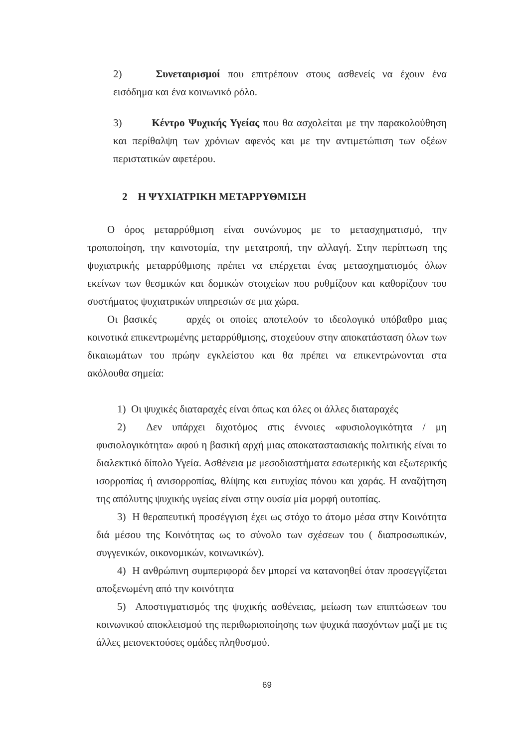2) Συνεταιρισμοί που επιτρέπουν στους ασθενείς να έχουν ένα εισόδημα και ένα κοινωνικό ρόλο.
3) Κέντρο Ψυχικής Υγείας που θα ασχολείται με την παρακολούθηση και περίθαλψη των χρόνιων αφενός και με την αντιμετώπιση των οξέων περιστατικών αφετέρου.
2 Η ΨΥΧΙΑΤΡΙΚΗ ΜΕΤΑΡΡΥΘΜΙΣΗ
Ο όρος μεταρρύθμιση είναι συνώνυμος με το μετασχηματισμό, την τροποποίηση, την καινοτομία, την μετατροπή, την αλλαγή. Στην περίπτωση της ψυχιατρικής μεταρρύθμισης πρέπει να επέρχεται ένας μετασχηματισμός όλων εκείνων των θεσμικών και δομικών στοιχείων που ρυθμίζουν και καθορίζουν του συστήματος ψυχιατρικών υπηρεσιών σε μια χώρα.
Οι βασικές αρχές οι οποίες αποτελούν το ιδεολογικό υπόβαθρο μιας κοινοτικά επικεντρωμένης μεταρρύθμισης, στοχεύουν στην αποκατάσταση όλων των δικαιωμάτων του πρώην εγκλείστου και θα πρέπει να επικεντρώνονται στα ακόλουθα σημεία:
1) Οι ψυχικές διαταραχές είναι όπως και όλες οι άλλες διαταραχές
2) Δεν υπάρχει διχοτόμος στις έννοιες «φυσιολογικότητα / μη φυσιολογικότητα» αφού η βασική αρχή μιας αποκαταστασιακής πολιτικής είναι το διαλεκτικό δίπολο Υγεία. Ασθένεια με μεσοδιαστήματα εσωτερικής και εξωτερικής ισορροπίας ή ανισορροπίας, θλίψης και ευτυχίας πόνου και χαράς. Η αναζήτηση της απόλυτης ψυχικής υγείας είναι στην ουσία μία μορφή ουτοπίας.
3) Η θεραπευτική προσέγγιση έχει ως στόχο το άτομο μέσα στην Κοινότητα διά μέσου της Κοινότητας ως το σύνολο των σχέσεων του ( διαπροσωπικών, συγγενικών, οικονομικών, κοινωνικών).
4) Η ανθρώπινη συμπεριφορά δεν μπορεί να κατανοηθεί όταν προσεγγίζεται αποξενωμένη από την κοινότητα
5) Αποστιγματισμός της ψυχικής ασθένειας, μείωση των επιπτώσεων του κοινωνικού αποκλεισμού της περιθωριοποίησης των ψυχικά πασχόντων μαζί με τις άλλες μειονεκτούσες ομάδες πληθυσμού.
69